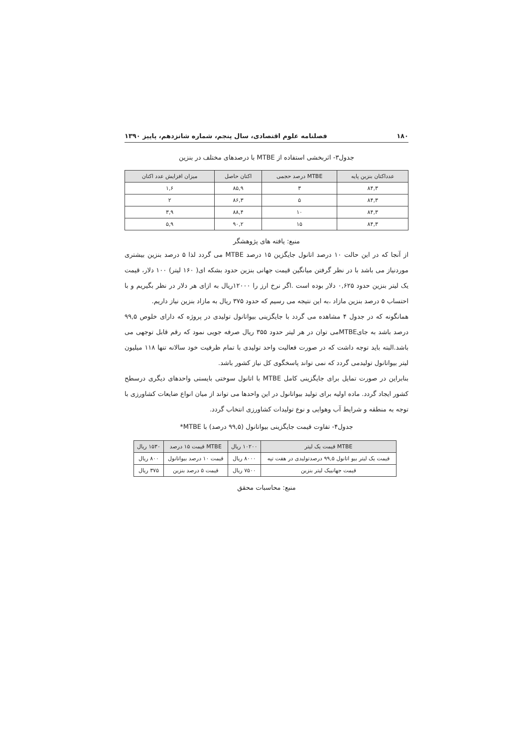۱۸۰ فصلنامه علوم اقتصادی، سال پنجم، شماره شانزدهم، پاییز ۱۳۹۰
جدول۳- اثربخشی استفاده از MTBE با درصدهای مختلف در بنزین
| عدداکتان بنزین پایه | MTBE درصد حجمی | اکتان حاصل | میزان افزایش عدد اکتان |
| --- | --- | --- | --- |
| ۸۴,۳ | ۳ | ۸۵,۹ | ۱,۶ |
| ۸۴,۳ | ۵ | ۸۶,۳ | ۲ |
| ۸۴,۳ | ۱۰ | ۸۸,۴ | ۳,۹ |
| ۸۴,۳ | ۱۵ | ۹۰,۲ | ۵,۹ |
منبع: یافته های پژوهشگر
از آنجا که در این حالت ۱۰ درصد اتانول جایگزین ۱۵ درصد MTBE می گردد لذا ۵ درصد بنزین بیشتری موردنیاز می باشد با در نظر گرفتن میانگین قیمت جهانی بنزین حدود بشکه ای( ۱۶۰ لیتر) ۱۰۰ دلار، قیمت یک لیتر بنزین حدود ۰,۶۲۵ دلار بوده است .اگر نرخ ارز را ۱۲۰۰۰ریال به ازای هر دلار در نظر بگیریم و با احتساب ۵ درصد بنزین مازاد ،به این نتیجه می رسیم که حدود ۳۷۵ ریال به مازاد بنزین نیاز داریم.
همانگونه که در جدول ۴ مشاهده می گردد با جایگزینی بیواتانول تولیدی در پروژه که دارای خلوص ۹۹,۵ درصد باشد به جایMTBEمی توان در هر لیتر حدود ۳۵۵ ریال صرفه جویی نمود که رقم قابل توجهی می باشد.البته باید توجه داشت که در صورت فعالیت واحد تولیدی با تمام ظرفیت خود سالانه تنها ۱۱۸ میلیون لیتر بیواتانول تولیدمی گردد که نمی تواند پاسخگوی کل نیاز کشور باشد.
بنابراین در صورت تمایل برای جایگزینی کامل MTBE با اتانول سوختی بایستی واحدهای دیگری درسطح کشور ایجاد گردد. ماده اولیه برای تولید بیواتانول در این واحدها می تواند از میان انواع ضایعات کشاورزی با توجه به منطقه و شرایط آب وهوایی و نوع تولیدات کشاورزی انتخاب گردد.
جدول۴- تفاوت قیمت جایگزینی بیواتانول (۹۹,۵ درصد) با MTBE*
| MTBE قیمت یک لیتر | ۱۰۲۰۰ ریال | MTBE قیمت ۱۵ درصد | ۱۵۳۰ ریال |
| --- | --- | --- | --- |
| قیمت یک لیتر بیو اتانول ۹۹,۵ درصدتولیدی در هفت تپه | ۸۰۰۰ ریال | قیمت ۱۰ درصد بیواتانول | ۸۰۰ ریال |
| قیمت جهانییک لیتر بنزین | ۷۵۰۰ ریال | قیمت ۵ درصد بنزین | ۳۷۵ ریال |
منبع: محاسبات محقق